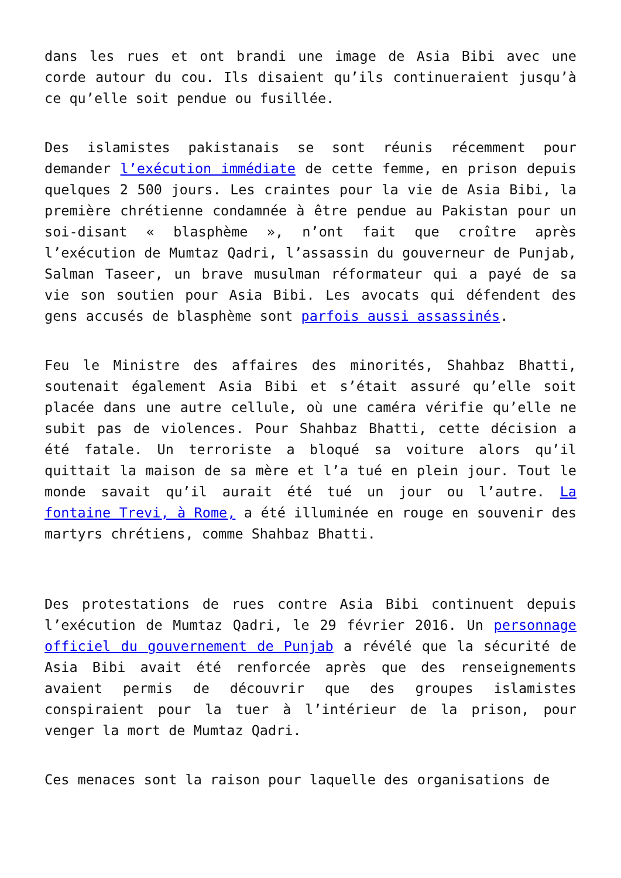dans les rues et ont brandi une image de Asia Bibi avec une corde autour du cou. Ils disaient qu’ils continueraient jusqu’à ce qu’elle soit pendue ou fusillée.
Des islamistes pakistanais se sont réunis récemment pour demander l’exécution immédiate de cette femme, en prison depuis quelques 2 500 jours. Les craintes pour la vie de Asia Bibi, la première chrétienne condamnée à être pendue au Pakistan pour un soi-disant « blasphème », n’ont fait que croître après l’exécution de Mumtaz Qadri, l’assassin du gouverneur de Punjab, Salman Taseer, un brave musulman réformateur qui a payé de sa vie son soutien pour Asia Bibi. Les avocats qui défendent des gens accusés de blasphème sont parfois aussi assassinés.
Feu le Ministre des affaires des minorités, Shahbaz Bhatti, soutenait également Asia Bibi et s’était assuré qu’elle soit placée dans une autre cellule, où une caméra vérifie qu’elle ne subit pas de violences. Pour Shahbaz Bhatti, cette décision a été fatale. Un terroriste a bloqué sa voiture alors qu’il quittait la maison de sa mère et l’a tué en plein jour. Tout le monde savait qu’il aurait été tué un jour ou l’autre. La fontaine Trevi, à Rome, a été illuminée en rouge en souvenir des martyrs chrétiens, comme Shahbaz Bhatti.
Des protestations de rues contre Asia Bibi continuent depuis l’exécution de Mumtaz Qadri, le 29 février 2016. Un personnage officiel du gouvernement de Punjab a révélé que la sécurité de Asia Bibi avait été renforcée après que des renseignements avaient permis de découvrir que des groupes islamistes conspiraient pour la tuer à l’intérieur de la prison, pour venger la mort de Mumtaz Qadri.
Ces menaces sont la raison pour laquelle des organisations de